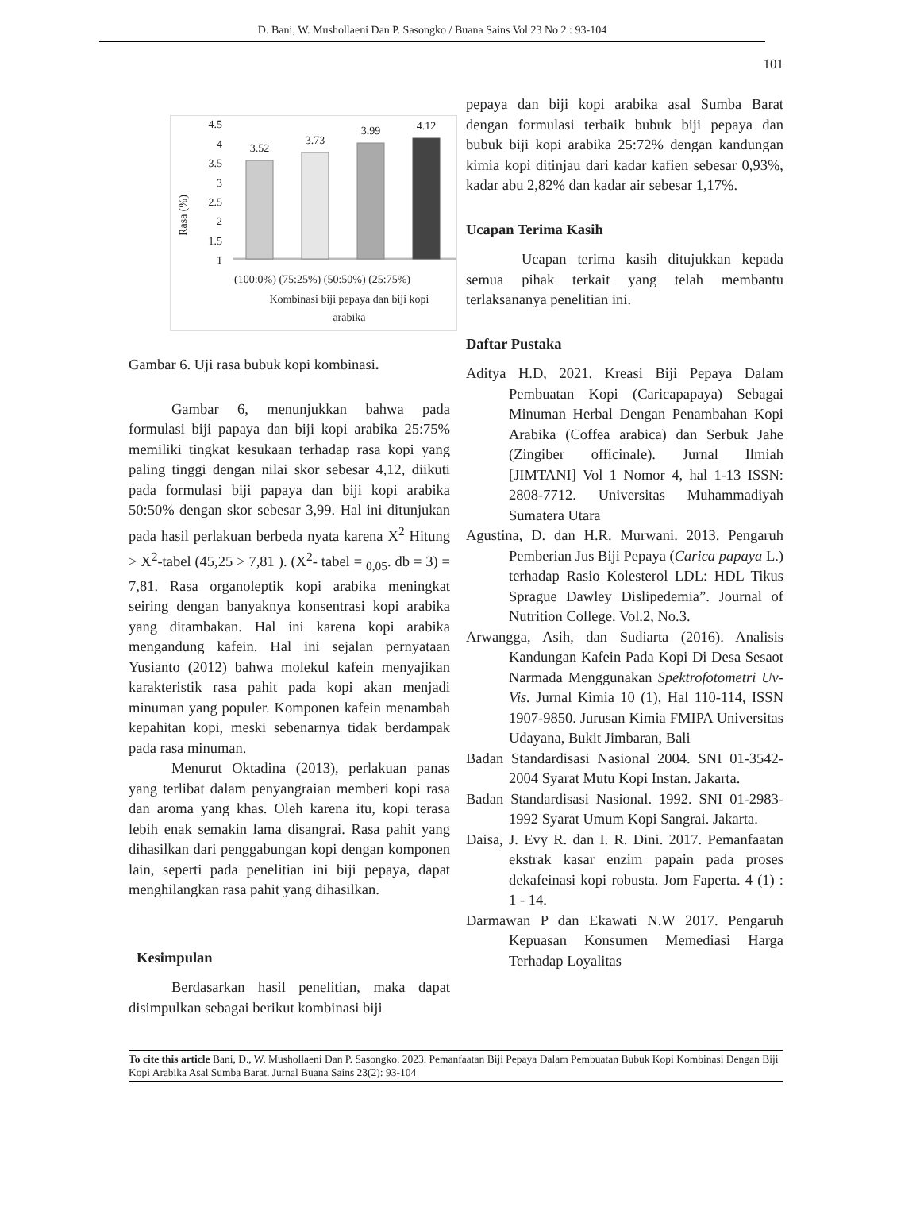D. Bani, W. Mushollaeni Dan P. Sasongko / Buana Sains Vol 23 No 2 : 93-104
101
Rasa (%)
4.5
4
3.5
3
2.5
2
1.5
1
3.52
3.73
3.99
4.12
(100:0%) (75:25%) (50:50%) (25:75%)
Kombinasi biji pepaya dan biji kopi
arabika
Gambar 6. Uji rasa bubuk kopi kombinasi.
Gambar 6, menunjukkan bahwa pada formulasi biji papaya dan biji kopi arabika 25:75% memiliki tingkat kesukaan terhadap rasa kopi yang paling tinggi dengan nilai skor sebesar 4,12, diikuti pada formulasi biji papaya dan biji kopi arabika 50:50% dengan skor sebesar 3,99. Hal ini ditunjukan pada hasil perlakuan berbeda nyata karena X<sup>2</sup> Hitung > X<sup>2</sup>-tabel (45,25 > 7,81 ). (X<sup>2</sup>- tabel = <sub>0,05</sub>. db = 3) = 7,81. Rasa organoleptik kopi arabika meningkat seiring dengan banyaknya konsentrasi kopi arabika yang ditambakan. Hal ini karena kopi arabika mengandung kafein. Hal ini sejalan pernyataan Yusianto (2012) bahwa molekul kafein menyajikan karakteristik rasa pahit pada kopi akan menjadi minuman yang populer. Komponen kafein menambah kepahitan kopi, meski sebenarnya tidak berdampak pada rasa minuman.
Menurut Oktadina (2013), perlakuan panas yang terlibat dalam penyangraian memberi kopi rasa dan aroma yang khas. Oleh karena itu, kopi terasa lebih enak semakin lama disangrai. Rasa pahit yang dihasilkan dari penggabungan kopi dengan komponen lain, seperti pada penelitian ini biji pepaya, dapat menghilangkan rasa pahit yang dihasilkan.
Kesimpulan
Berdasarkan hasil penelitian, maka dapat disimpulkan sebagai berikut kombinasi biji
pepaya dan biji kopi arabika asal Sumba Barat dengan formulasi terbaik bubuk biji pepaya dan bubuk biji kopi arabika 25:72% dengan kandungan kimia kopi ditinjau dari kadar kafien sebesar 0,93%, kadar abu 2,82% dan kadar air sebesar 1,17%.
Ucapan Terima Kasih
Ucapan terima kasih ditujukkan kepada semua pihak terkait yang telah membantu terlaksananya penelitian ini.
Daftar Pustaka
Aditya H.D, 2021. Kreasi Biji Pepaya Dalam Pembuatan Kopi (Caricapapaya) Sebagai Minuman Herbal Dengan Penambahan Kopi Arabika (Coffea arabica) dan Serbuk Jahe (Zingiber officinale). Jurnal Ilmiah [JIMTANI] Vol 1 Nomor 4, hal 1-13 ISSN: 2808-7712. Universitas Muhammadiyah Sumatera Utara
Agustina, D. dan H.R. Murwani. 2013. Pengaruh Pemberian Jus Biji Pepaya (Carica papaya L.) terhadap Rasio Kolesterol LDL: HDL Tikus Sprague Dawley Dislipedemia”. Journal of Nutrition College. Vol.2, No.3.
Arwangga, Asih, dan Sudiarta (2016). Analisis Kandungan Kafein Pada Kopi Di Desa Sesaot Narmada Menggunakan Spektrofotometri Uv-Vis. Jurnal Kimia 10 (1), Hal 110-114, ISSN 1907-9850. Jurusan Kimia FMIPA Universitas Udayana, Bukit Jimbaran, Bali
Badan Standardisasi Nasional 2004. SNI 01-3542-2004 Syarat Mutu Kopi Instan. Jakarta.
Badan Standardisasi Nasional. 1992. SNI 01-2983-1992 Syarat Umum Kopi Sangrai. Jakarta.
Daisa, J. Evy R. dan I. R. Dini. 2017. Pemanfaatan ekstrak kasar enzim papain pada proses dekafeinasi kopi robusta. Jom Faperta. 4 (1) : 1 - 14.
Darmawan P dan Ekawati N.W 2017. Pengaruh Kepuasan Konsumen Memediasi Harga Terhadap Loyalitas
To cite this article Bani, D., W. Mushollaeni Dan P. Sasongko. 2023. Pemanfaatan Biji Pepaya Dalam Pembuatan Bubuk Kopi Kombinasi Dengan Biji Kopi Arabika Asal Sumba Barat. Jurnal Buana Sains 23(2): 93-104